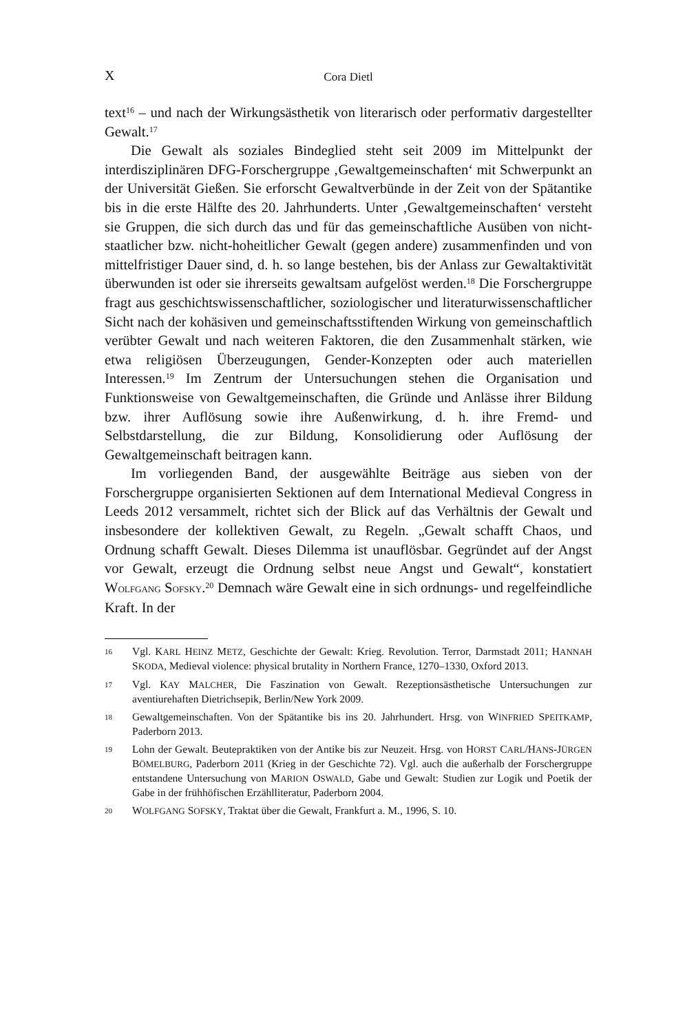X
Cora Dietl
text<sup>16</sup> – und nach der Wirkungsästhetik von literarisch oder performativ dargestellter Gewalt.<sup>17</sup>
Die Gewalt als soziales Bindeglied steht seit 2009 im Mittelpunkt der interdisziplinären DFG-Forschergruppe ‚Gewaltgemeinschaften‘ mit Schwerpunkt an der Universität Gießen. Sie erforscht Gewaltverbünde in der Zeit von der Spätantike bis in die erste Hälfte des 20. Jahrhunderts. Unter ‚Gewaltgemeinschaften‘ versteht sie Gruppen, die sich durch das und für das gemeinschaftliche Ausüben von nicht-staatlicher bzw. nicht-hoheitlicher Gewalt (gegen andere) zusammenfinden und von mittelfristiger Dauer sind, d. h. so lange bestehen, bis der Anlass zur Gewaltaktivität überwunden ist oder sie ihrerseits gewaltsam aufgelöst werden.<sup>18</sup> Die Forschergruppe fragt aus geschichtswissenschaftlicher, soziologischer und literaturwissenschaftlicher Sicht nach der kohäsiven und gemeinschaftsstiftenden Wirkung von gemeinschaftlich verübter Gewalt und nach weiteren Faktoren, die den Zusammenhalt stärken, wie etwa religiösen Überzeugungen, Gender-Konzepten oder auch materiellen Interessen.<sup>19</sup> Im Zentrum der Untersuchungen stehen die Organisation und Funktionsweise von Gewaltgemeinschaften, die Gründe und Anlässe ihrer Bildung bzw. ihrer Auflösung sowie ihre Außenwirkung, d. h. ihre Fremd- und Selbstdarstellung, die zur Bildung, Konsolidierung oder Auflösung der Gewaltgemeinschaft beitragen kann.
Im vorliegenden Band, der ausgewählte Beiträge aus sieben von der Forschergruppe organisierten Sektionen auf dem International Medieval Congress in Leeds 2012 versammelt, richtet sich der Blick auf das Verhältnis der Gewalt und insbesondere der kollektiven Gewalt, zu Regeln. „Gewalt schafft Chaos, und Ordnung schafft Gewalt. Dieses Dilemma ist unauflösbar. Gegründet auf der Angst vor Gewalt, erzeugt die Ordnung selbst neue Angst und Gewalt“, konstatiert WOLFGANG SOFSKY.<sup>20</sup> Demnach wäre Gewalt eine in sich ordnungs- und regelfeindliche Kraft. In der
16 Vgl. KARL HEINZ METZ, Geschichte der Gewalt: Krieg. Revolution. Terror, Darmstadt 2011; HANNAH SKODA, Medieval violence: physical brutality in Northern France, 1270–1330, Oxford 2013.
17 Vgl. KAY MALCHER, Die Faszination von Gewalt. Rezeptionsästhetische Untersuchungen zur aventiurehaften Dietrichsepik, Berlin/New York 2009.
18 Gewaltgemeinschaften. Von der Spätantike bis ins 20. Jahrhundert. Hrsg. von WINFRIED SPEITKAMP, Paderborn 2013.
19 Lohn der Gewalt. Beutepraktiken von der Antike bis zur Neuzeit. Hrsg. von HORST CARL/HANS-JÜRGEN BÖMELBURG, Paderborn 2011 (Krieg in der Geschichte 72). Vgl. auch die außerhalb der Forschergruppe entstandene Untersuchung von MARION OSWALD, Gabe und Gewalt: Studien zur Logik und Poetik der Gabe in der frühhöfischen Erzähllite­ratur, Paderborn 2004.
20 WOLFGANG SOFSKY, Traktat über die Gewalt, Frankfurt a. M., 1996, S. 10.